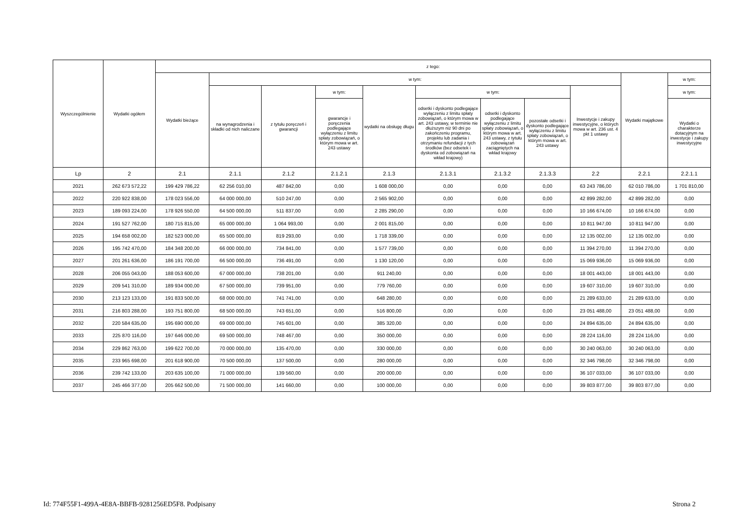| Wyszczególnienie | Wydatki ogółem | z tego: | | | | | | | | | | |
| --- | --- | --- | --- | --- | --- | --- | --- | --- | --- | --- | --- | --- |
| | | Wydatki bieżące | w tym: | | | | | | | | Wydatki majątkowe | w tym: |
| | | | na wynagrodzenia i składki od nich naliczane | z tytułu poręczeń i gwarancji | w tym: | wydatki na obsługę długu | w tym: | | | Inwestycje i zakupy inwestycyjne, o których mowa w art. 236 ust. 4 pkt 1 ustawy | | w tym: |
| | | | | | gwarancje i poręczenia podlegające wyłączeniu z limitu spłaty zobowiązań, o którym mowa w art. 243 ustawy | | odsetki i dyskonto podlegające wyłączeniu z limitu spłaty zobowiązań, o którym mowa w art. 243 ustawy, w terminie nie dłuższym niż 90 dni po zakończeniu programu, projektu lub zadania i otrzymaniu refundacji z tych środków (bez odsetek i dyskonta od zobowiązań na wkład krajowy) | odsetki i dyskonto podlegające wyłączeniu z limitu spłaty zobowiązań, o którym mowa w art. 243 ustawy, z tytułu zobowiązań zaciągniętych na wkład krajowy | pozostałe odsetki i dyskonto podlegające wyłączeniu z limitu spłaty zobowiązań, o którym mowa w art. 243 ustawy | | | Wydatki o charakterze dotacyjnym na inwestycje i zakupy inwestycyjne |
| Lp | 2 | 2.1 | 2.1.1 | 2.1.2 | 2.1.2.1 | 2.1.3 | 2.1.3.1 | 2.1.3.2 | 2.1.3.3 | 2.2 | 2.2.1 | 2.2.1.1 |
| 2021 | 262 673 572,22 | 199 429 786,22 | 62 256 010,00 | 487 842,00 | 0,00 | 1 608 000,00 | 0,00 | 0,00 | 0,00 | 63 243 786,00 | 62 010 786,00 | 1 701 810,00 |
| 2022 | 220 922 838,00 | 178 023 556,00 | 64 000 000,00 | 510 247,00 | 0,00 | 2 565 902,00 | 0,00 | 0,00 | 0,00 | 42 899 282,00 | 42 899 282,00 | 0,00 |
| 2023 | 189 093 224,00 | 178 926 550,00 | 64 500 000,00 | 511 837,00 | 0,00 | 2 285 290,00 | 0,00 | 0,00 | 0,00 | 10 166 674,00 | 10 166 674,00 | 0,00 |
| 2024 | 191 527 762,00 | 180 715 815,00 | 65 000 000,00 | 1 064 993,00 | 0,00 | 2 001 815,00 | 0,00 | 0,00 | 0,00 | 10 811 947,00 | 10 811 947,00 | 0,00 |
| 2025 | 194 658 002,00 | 182 523 000,00 | 65 500 000,00 | 819 293,00 | 0,00 | 1 718 339,00 | 0,00 | 0,00 | 0,00 | 12 135 002,00 | 12 135 002,00 | 0,00 |
| 2026 | 195 742 470,00 | 184 348 200,00 | 66 000 000,00 | 734 841,00 | 0,00 | 1 577 739,00 | 0,00 | 0,00 | 0,00 | 11 394 270,00 | 11 394 270,00 | 0,00 |
| 2027 | 201 261 636,00 | 186 191 700,00 | 66 500 000,00 | 736 491,00 | 0,00 | 1 130 120,00 | 0,00 | 0,00 | 0,00 | 15 069 936,00 | 15 069 936,00 | 0,00 |
| 2028 | 206 055 043,00 | 188 053 600,00 | 67 000 000,00 | 738 201,00 | 0,00 | 911 240,00 | 0,00 | 0,00 | 0,00 | 18 001 443,00 | 18 001 443,00 | 0,00 |
| 2029 | 209 541 310,00 | 189 934 000,00 | 67 500 000,00 | 739 951,00 | 0,00 | 779 760,00 | 0,00 | 0,00 | 0,00 | 19 607 310,00 | 19 607 310,00 | 0,00 |
| 2030 | 213 123 133,00 | 191 833 500,00 | 68 000 000,00 | 741 741,00 | 0,00 | 648 280,00 | 0,00 | 0,00 | 0,00 | 21 289 633,00 | 21 289 633,00 | 0,00 |
| 2031 | 216 803 288,00 | 193 751 800,00 | 68 500 000,00 | 743 651,00 | 0,00 | 516 800,00 | 0,00 | 0,00 | 0,00 | 23 051 488,00 | 23 051 488,00 | 0,00 |
| 2032 | 220 584 635,00 | 195 690 000,00 | 69 000 000,00 | 745 601,00 | 0,00 | 385 320,00 | 0,00 | 0,00 | 0,00 | 24 894 635,00 | 24 894 635,00 | 0,00 |
| 2033 | 225 870 116,00 | 197 646 000,00 | 69 500 000,00 | 748 467,00 | 0,00 | 350 000,00 | 0,00 | 0,00 | 0,00 | 28 224 116,00 | 28 224 116,00 | 0,00 |
| 2034 | 229 862 763,00 | 199 622 700,00 | 70 000 000,00 | 135 470,00 | 0,00 | 330 000,00 | 0,00 | 0,00 | 0,00 | 30 240 063,00 | 30 240 063,00 | 0,00 |
| 2035 | 233 965 698,00 | 201 618 900,00 | 70 500 000,00 | 137 500,00 | 0,00 | 280 000,00 | 0,00 | 0,00 | 0,00 | 32 346 798,00 | 32 346 798,00 | 0,00 |
| 2036 | 239 742 133,00 | 203 635 100,00 | 71 000 000,00 | 139 560,00 | 0,00 | 200 000,00 | 0,00 | 0,00 | 0,00 | 36 107 033,00 | 36 107 033,00 | 0,00 |
| 2037 | 245 466 377,00 | 205 662 500,00 | 71 500 000,00 | 141 660,00 | 0,00 | 100 000,00 | 0,00 | 0,00 | 0,00 | 39 803 877,00 | 39 803 877,00 | 0,00 |
Id: 774F55F1-499A-4E8A-BBFB-9281256ED5F8. Podpisany Strona 2